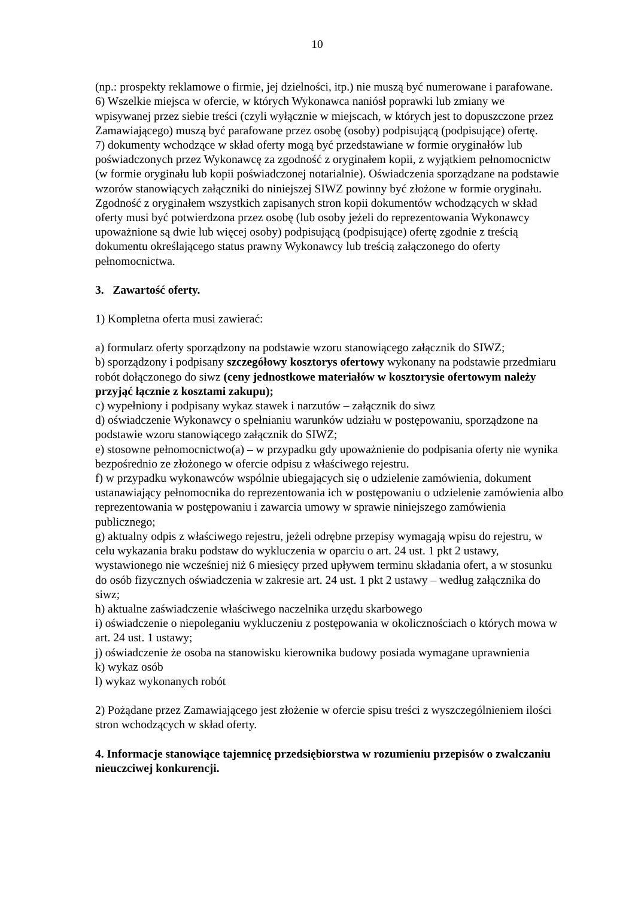10
(np.: prospekty reklamowe o firmie, jej dzielności, itp.) nie muszą być numerowane i parafowane.
6) Wszelkie miejsca w ofercie, w których Wykonawca naniósł poprawki lub zmiany we wpisywanej przez siebie treści (czyli wyłącznie w miejscach, w których jest to dopuszczone przez Zamawiającego) muszą być parafowane przez osobę (osoby) podpisującą (podpisujące) ofertę.
7) dokumenty wchodzące w skład oferty mogą być przedstawiane w formie oryginałów lub poświadczonych przez Wykonawcę za zgodność z oryginałem kopii, z wyjątkiem pełnomocnictw (w formie oryginału lub kopii poświadczonej notarialnie). Oświadczenia sporządzane na podstawie wzorów stanowiących załączniki do niniejszej SIWZ powinny być złożone w formie oryginału. Zgodność z oryginałem wszystkich zapisanych stron kopii dokumentów wchodzących w skład oferty musi być potwierdzona przez osobę (lub osoby jeżeli do reprezentowania Wykonawcy upoważnione są dwie lub więcej osoby) podpisującą (podpisujące) ofertę zgodnie z treścią dokumentu określającego status prawny Wykonawcy lub treścią załączonego do oferty pełnomocnictwa.
3. Zawartość oferty.
1) Kompletna oferta musi zawierać:
a) formularz oferty sporządzony na podstawie wzoru stanowiącego załącznik do SIWZ;
b) sporządzony i podpisany szczegółowy kosztorys ofertowy wykonany na podstawie przedmiaru robót dołączonego do siwz (ceny jednostkowe materiałów w kosztorysie ofertowym należy przyjąć łącznie z kosztami zakupu);
c) wypełniony i podpisany wykaz stawek i narzutów – załącznik do siwz
d) oświadczenie Wykonawcy o spełnianiu warunków udziału w postępowaniu, sporządzone na podstawie wzoru stanowiącego załącznik do SIWZ;
e) stosowne pełnomocnictwo(a) – w przypadku gdy upoważnienie do podpisania oferty nie wynika bezpośrednio ze złożonego w ofercie odpisu z właściwego rejestru.
f) w przypadku wykonawców wspólnie ubiegających się o udzielenie zamówienia, dokument ustanawiający pełnomocnika do reprezentowania ich w postępowaniu o udzielenie zamówienia albo reprezentowania w postępowaniu i zawarcia umowy w sprawie niniejszego zamówienia publicznego;
g) aktualny odpis z właściwego rejestru, jeżeli odrębne przepisy wymagają wpisu do rejestru, w celu wykazania braku podstaw do wykluczenia w oparciu o art. 24 ust. 1 pkt 2 ustawy, wystawionego nie wcześniej niż 6 miesięcy przed upływem terminu składania ofert, a w stosunku do osób fizycznych oświadczenia w zakresie art. 24 ust. 1 pkt 2 ustawy – według załącznika do siwz;
h) aktualne zaświadczenie właściwego naczelnika urzędu skarbowego
i) oświadczenie o niepoleganiu wykluczeniu z postępowania w okolicznościach o których mowa w art. 24 ust. 1 ustawy;
j) oświadczenie że osoba na stanowisku kierownika budowy posiada wymagane uprawnienia
k) wykaz osób
l) wykaz wykonanych robót
2) Pożądane przez Zamawiającego jest złożenie w ofercie spisu treści z wyszczególnieniem ilości stron wchodzących w skład oferty.
4. Informacje stanowiące tajemnicę przedsiębiorstwa w rozumieniu przepisów o zwalczaniu nieuczciwej konkurencji.